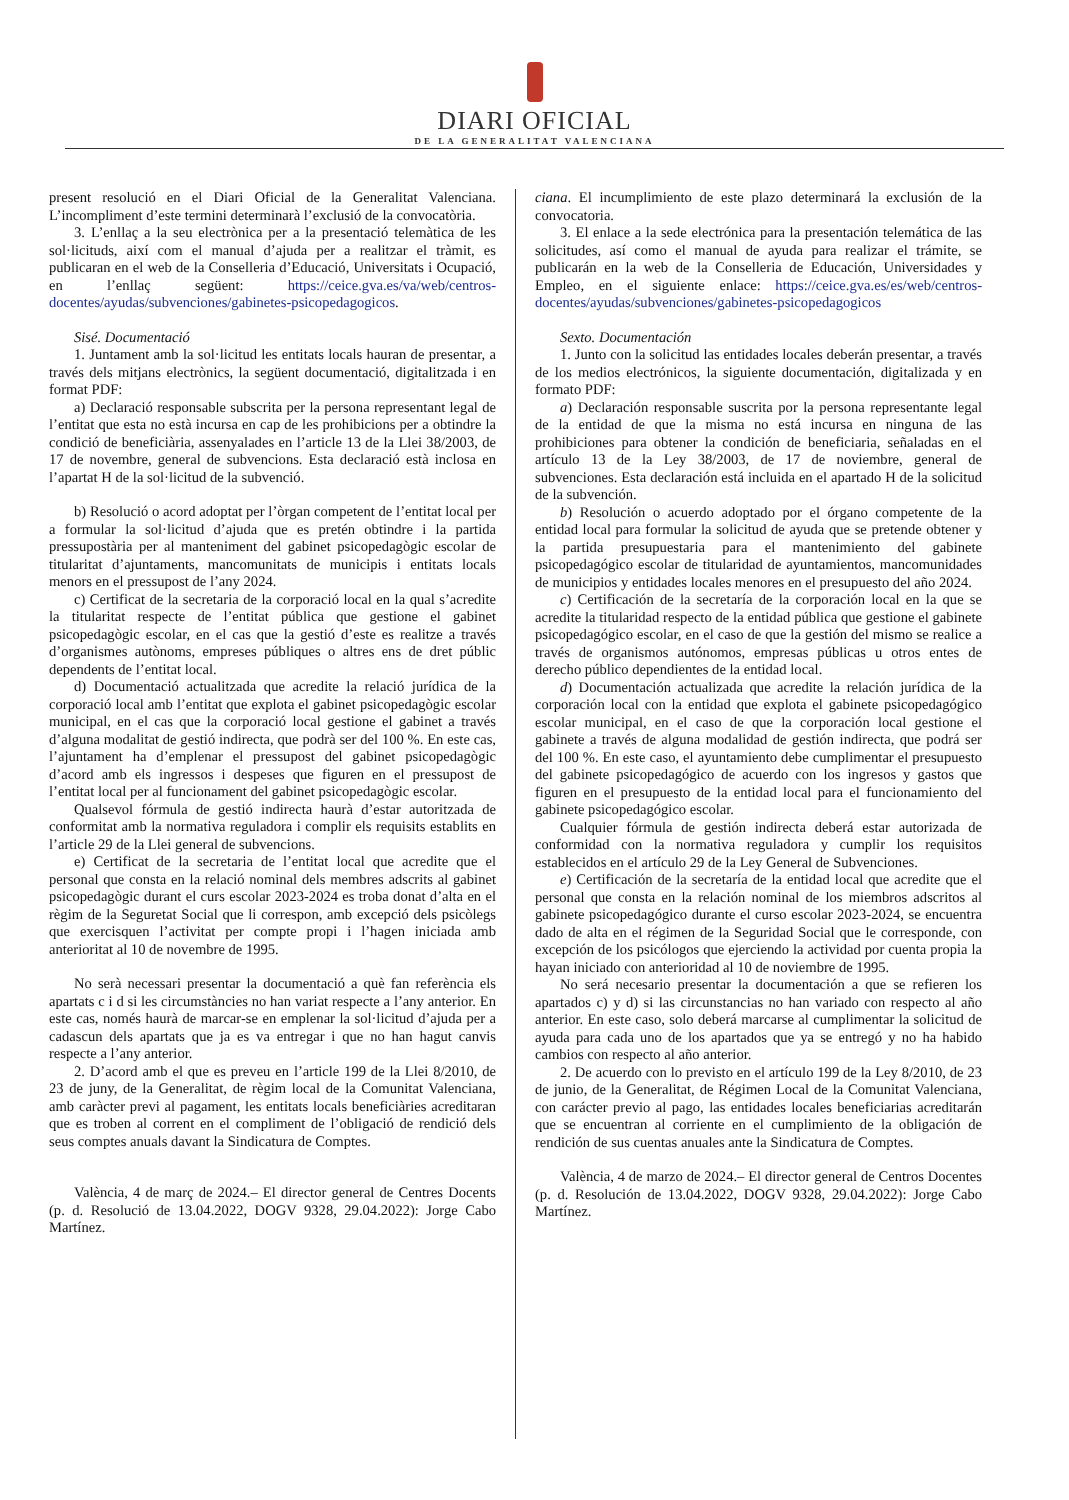DIARI OFICIAL
DE LA GENERALITAT VALENCIANA
present resolució en el Diari Oficial de la Generalitat Valenciana. L’incompliment d’este termini determinarà l’exclusió de la convocatòria.
3. L’enllaç a la seu electrònica per a la presentació telemàtica de les sol·licituds, així com el manual d’ajuda per a realitzar el tràmit, es publicaran en el web de la Conselleria d’Educació, Universitats i Ocupació, en l’enllaç següent: https://ceice.gva.es/va/web/centros-docentes/ayudas/subvenciones/gabinetes-psicopedagogicos.
Sisé. Documentació
1. Juntament amb la sol·licitud les entitats locals hauran de presentar, a través dels mitjans electrònics, la següent documentació, digitalitzada i en format PDF:
a) Declaració responsable subscrita per la persona representant legal de l’entitat que esta no està incursa en cap de les prohibicions per a obtindre la condició de beneficiària, assenyalades en l’article 13 de la Llei 38/2003, de 17 de novembre, general de subvencions. Esta declaració està inclosa en l’apartat H de la sol·licitud de la subvenció.
b) Resolució o acord adoptat per l’òrgan competent de l’entitat local per a formular la sol·licitud d’ajuda que es pretén obtindre i la partida pressupostària per al manteniment del gabinet psicopedagògic escolar de titularitat d’ajuntaments, mancomunitats de municipis i entitats locals menors en el pressupost de l’any 2024.
c) Certificat de la secretaria de la corporació local en la qual s’acredite la titularitat respecte de l’entitat pública que gestione el gabinet psicopedagògic escolar, en el cas que la gestió d’este es realitze a través d’organismes autònoms, empreses públiques o altres ens de dret públic dependents de l’entitat local.
d) Documentació actualitzada que acredite la relació jurídica de la corporació local amb l’entitat que explota el gabinet psicopedagògic escolar municipal, en el cas que la corporació local gestione el gabinet a través d’alguna modalitat de gestió indirecta, que podrà ser del 100 %. En este cas, l’ajuntament ha d’emplenar el pressupost del gabinet psicopedagògic d’acord amb els ingressos i despeses que figuren en el pressupost de l’entitat local per al funcionament del gabinet psicopedagògic escolar.
Qualsevol fórmula de gestió indirecta haurà d’estar autoritzada de conformitat amb la normativa reguladora i complir els requisits establits en l’article 29 de la Llei general de subvencions.
e) Certificat de la secretaria de l’entitat local que acredite que el personal que consta en la relació nominal dels membres adscrits al gabinet psicopedagògic durant el curs escolar 2023-2024 es troba donat d’alta en el règim de la Seguretat Social que li correspon, amb excepció dels psicòlegs que exercisquen l’activitat per compte propi i l’hagen iniciada amb anterioritat al 10 de novembre de 1995.
No serà necessari presentar la documentació a què fan referència els apartats c i d si les circumstàncies no han variat respecte a l’any anterior. En este cas, només haurà de marcar-se en emplenar la sol·licitud d’ajuda per a cadascun dels apartats que ja es va entregar i que no han hagut canvis respecte a l’any anterior.
2. D’acord amb el que es preveu en l’article 199 de la Llei 8/2010, de 23 de juny, de la Generalitat, de règim local de la Comunitat Valenciana, amb caràcter previ al pagament, les entitats locals beneficiàries acreditaran que es troben al corrent en el compliment de l’obligació de rendició dels seus comptes anuals davant la Sindicatura de Comptes.
València, 4 de març de 2024.– El director general de Centres Docents (p. d. Resolució de 13.04.2022, DOGV 9328, 29.04.2022): Jorge Cabo Martínez.
ciana. El incumplimiento de este plazo determinará la exclusión de la convocatoria.
3. El enlace a la sede electrónica para la presentación telemática de las solicitudes, así como el manual de ayuda para realizar el trámite, se publicarán en la web de la Conselleria de Educación, Universidades y Empleo, en el siguiente enlace: https://ceice.gva.es/es/web/centros-docentes/ayudas/subvenciones/gabinetes-psicopedagogicos
Sexto. Documentación
1. Junto con la solicitud las entidades locales deberán presentar, a través de los medios electrónicos, la siguiente documentación, digitalizada y en formato PDF:
a) Declaración responsable suscrita por la persona representante legal de la entidad de que la misma no está incursa en ninguna de las prohibiciones para obtener la condición de beneficiaria, señaladas en el artículo 13 de la Ley 38/2003, de 17 de noviembre, general de subvenciones. Esta declaración está incluida en el apartado H de la solicitud de la subvención.
b) Resolución o acuerdo adoptado por el órgano competente de la entidad local para formular la solicitud de ayuda que se pretende obtener y la partida presupuestaria para el mantenimiento del gabinete psicopedagógico escolar de titularidad de ayuntamientos, mancomunidades de municipios y entidades locales menores en el presupuesto del año 2024.
c) Certificación de la secretaría de la corporación local en la que se acredite la titularidad respecto de la entidad pública que gestione el gabinete psicopedagógico escolar, en el caso de que la gestión del mismo se realice a través de organismos autónomos, empresas públicas u otros entes de derecho público dependientes de la entidad local.
d) Documentación actualizada que acredite la relación jurídica de la corporación local con la entidad que explota el gabinete psicopedagógico escolar municipal, en el caso de que la corporación local gestione el gabinete a través de alguna modalidad de gestión indirecta, que podrá ser del 100 %. En este caso, el ayuntamiento debe cumplimentar el presupuesto del gabinete psicopedagógico de acuerdo con los ingresos y gastos que figuren en el presupuesto de la entidad local para el funcionamiento del gabinete psicopedagógico escolar.
Cualquier fórmula de gestión indirecta deberá estar autorizada de conformidad con la normativa reguladora y cumplir los requisitos establecidos en el artículo 29 de la Ley General de Subvenciones.
e) Certificación de la secretaría de la entidad local que acredite que el personal que consta en la relación nominal de los miembros adscritos al gabinete psicopedagógico durante el curso escolar 2023-2024, se encuentra dado de alta en el régimen de la Seguridad Social que le corresponde, con excepción de los psicólogos que ejerciendo la actividad por cuenta propia la hayan iniciado con anterioridad al 10 de noviembre de 1995.
No será necesario presentar la documentación a que se refieren los apartados c) y d) si las circunstancias no han variado con respecto al año anterior. En este caso, solo deberá marcarse al cumplimentar la solicitud de ayuda para cada uno de los apartados que ya se entregó y no ha habido cambios con respecto al año anterior.
2. De acuerdo con lo previsto en el artículo 199 de la Ley 8/2010, de 23 de junio, de la Generalitat, de Régimen Local de la Comunitat Valenciana, con carácter previo al pago, las entidades locales beneficiarias acreditarán que se encuentran al corriente en el cumplimiento de la obligación de rendición de sus cuentas anuales ante la Sindicatura de Comptes.
València, 4 de marzo de 2024.– El director general de Centros Docentes (p. d. Resolución de 13.04.2022, DOGV 9328, 29.04.2022): Jorge Cabo Martínez.